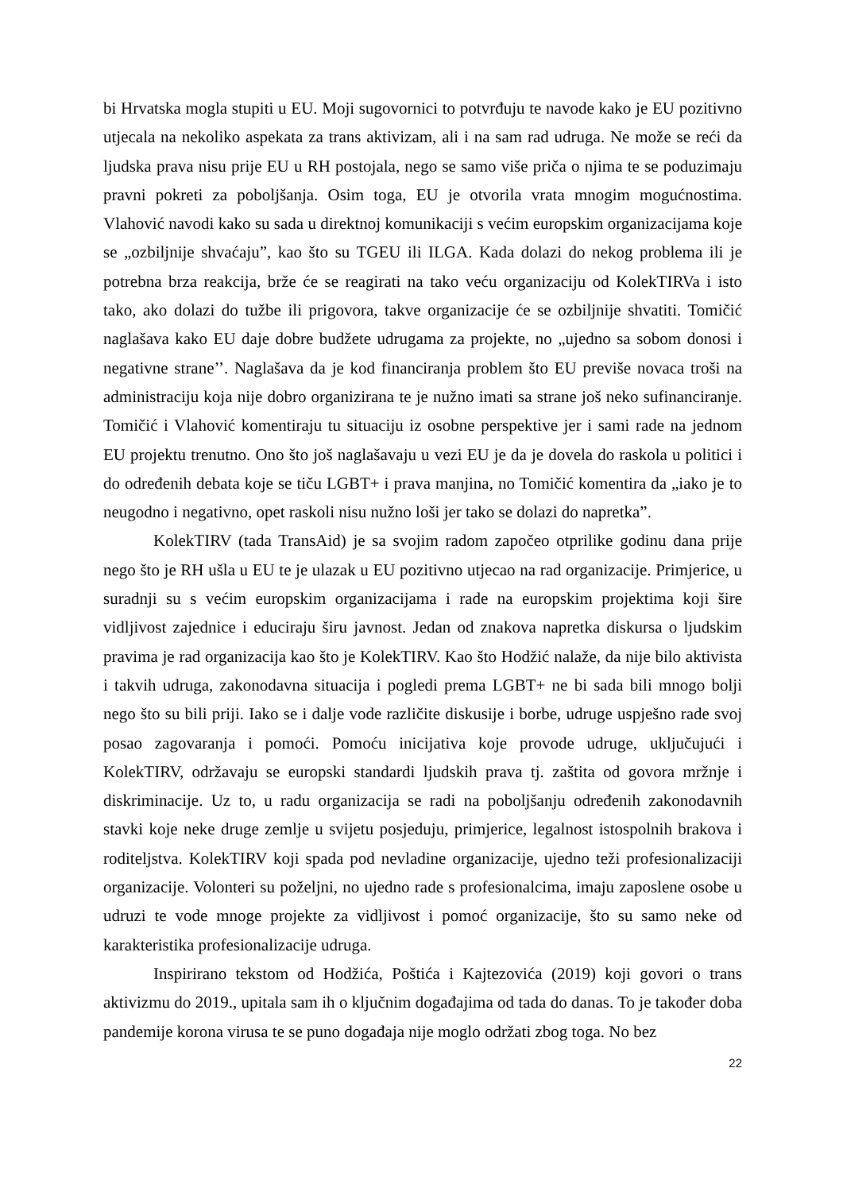bi Hrvatska mogla stupiti u EU. Moji sugovornici to potvrđuju te navode kako je EU pozitivno utjecala na nekoliko aspekata za trans aktivizam, ali i na sam rad udruga. Ne može se reći da ljudska prava nisu prije EU u RH postojala, nego se samo više priča o njima te se poduzimaju pravni pokreti za poboljšanja. Osim toga, EU je otvorila vrata mnogim mogućnostima. Vlahović navodi kako su sada u direktnoj komunikaciji s većim europskim organizacijama koje se „ozbiljnije shvaćaju”, kao što su TGEU ili ILGA. Kada dolazi do nekog problema ili je potrebna brza reakcija, brže će se reagirati na tako veću organizaciju od KolekTIRVa i isto tako, ako dolazi do tužbe ili prigovora, takve organizacije će se ozbiljnije shvatiti. Tomičić naglašava kako EU daje dobre budžete udrugama za projekte, no „ujedno sa sobom donosi i negativne strane’’. Naglašava da je kod financiranja problem što EU previše novaca troši na administraciju koja nije dobro organizirana te je nužno imati sa strane još neko sufinanciranje. Tomičić i Vlahović komentiraju tu situaciju iz osobne perspektive jer i sami rade na jednom EU projektu trenutno. Ono što još naglašavaju u vezi EU je da je dovela do raskola u politici i do određenih debata koje se tiču LGBT+ i prava manjina, no Tomičić komentira da „iako je to neugodno i negativno, opet raskoli nisu nužno loši jer tako se dolazi do napretka”.
KolekTIRV (tada TransAid) je sa svojim radom započeo otprilike godinu dana prije nego što je RH ušla u EU te je ulazak u EU pozitivno utjecao na rad organizacije. Primjerice, u suradnji su s većim europskim organizacijama i rade na europskim projektima koji šire vidljivost zajednice i educiraju širu javnost. Jedan od znakova napretka diskursa o ljudskim pravima je rad organizacija kao što je KolekTIRV. Kao što Hodžić nalaže, da nije bilo aktivista i takvih udruga, zakonodavna situacija i pogledi prema LGBT+ ne bi sada bili mnogo bolji nego što su bili priji. Iako se i dalje vode različite diskusije i borbe, udruge uspješno rade svoj posao zagovaranja i pomoći. Pomoću inicijativa koje provode udruge, uključujući i KolekTIRV, održavaju se europski standardi ljudskih prava tj. zaštita od govora mržnje i diskriminacije. Uz to, u radu organizacija se radi na poboljšanju određenih zakonodavnih stavki koje neke druge zemlje u svijetu posjeduju, primjerice, legalnost istospolnih brakova i roditeljstva. KolekTIRV koji spada pod nevladine organizacije, ujedno teži profesionalizaciji organizacije. Volonteri su poželjni, no ujedno rade s profesionalcima, imaju zaposlene osobe u udruzi te vode mnoge projekte za vidljivost i pomoć organizacije, što su samo neke od karakteristika profesionalizacije udruga.
Inspirirano tekstom od Hodžića, Poštića i Kajtezovića (2019) koji govori o trans aktivizmu do 2019., upitala sam ih o ključnim događajima od tada do danas. To je također doba pandemije korona virusa te se puno događaja nije moglo održati zbog toga. No bez
22